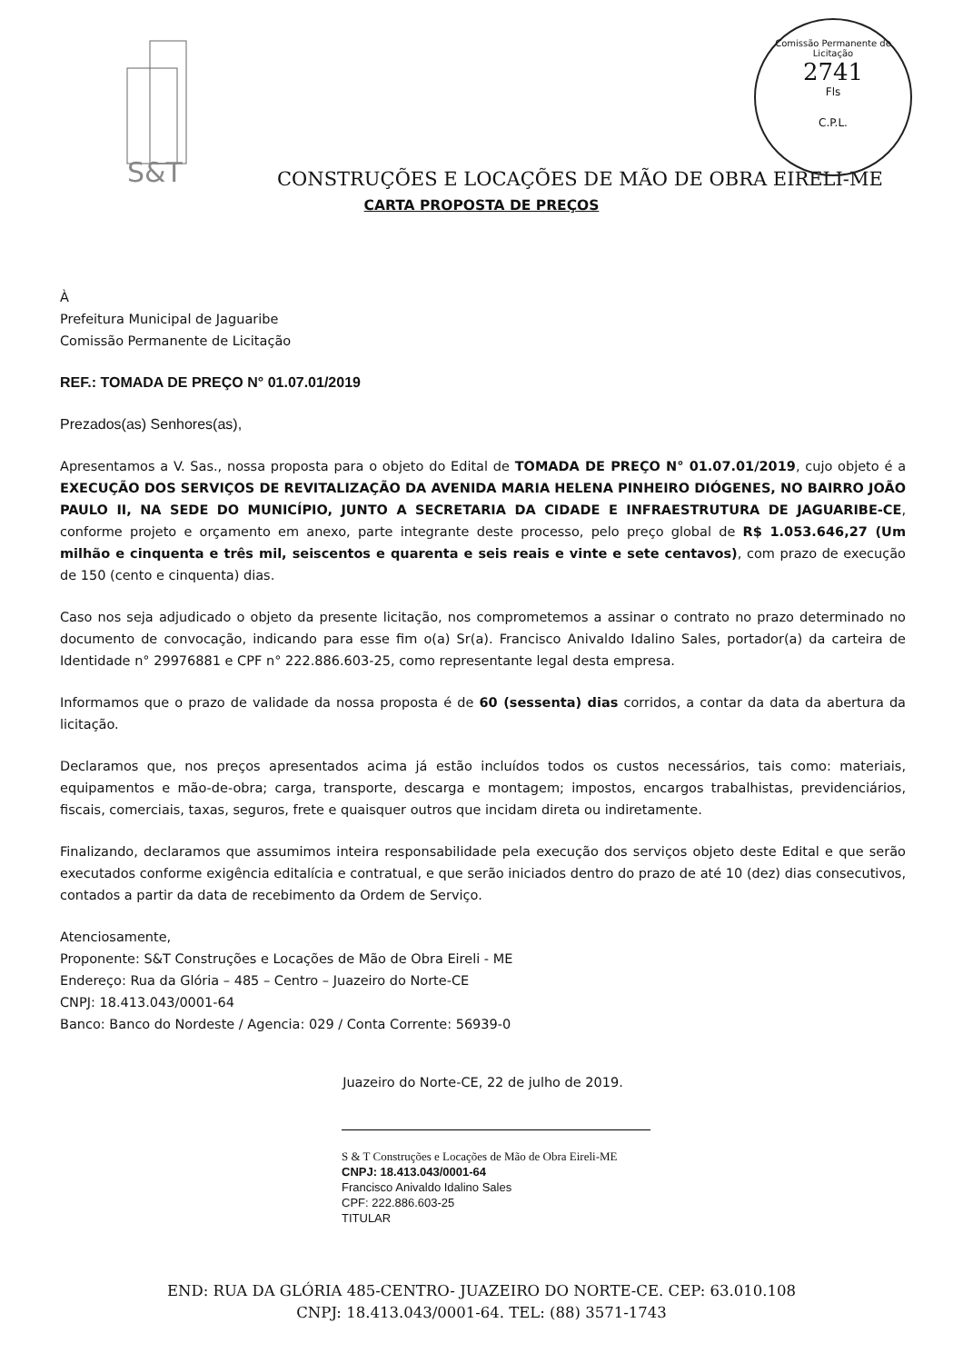S&T
Comissão Permanente de Licitação
2741
Fls
C.P.L.
CONSTRUÇÕES E LOCAÇÕES DE MÃO DE OBRA EIRELI-ME
CARTA PROPOSTA DE PREÇOS
À
Prefeitura Municipal de Jaguaribe
Comissão Permanente de Licitação
REF.: TOMADA DE PREÇO N° 01.07.01/2019
Prezados(as) Senhores(as),
Apresentamos a V. Sas., nossa proposta para o objeto do Edital de TOMADA DE PREÇO N° 01.07.01/2019, cujo objeto é a EXECUÇÃO DOS SERVIÇOS DE REVITALIZAÇÃO DA AVENIDA MARIA HELENA PINHEIRO DIÓGENES, NO BAIRRO JOÃO PAULO II, NA SEDE DO MUNICÍPIO, JUNTO A SECRETARIA DA CIDADE E INFRAESTRUTURA DE JAGUARIBE-CE, conforme projeto e orçamento em anexo, parte integrante deste processo, pelo preço global de R$ 1.053.646,27 (Um milhão e cinquenta e três mil, seiscentos e quarenta e seis reais e vinte e sete centavos), com prazo de execução de 150 (cento e cinquenta) dias.
Caso nos seja adjudicado o objeto da presente licitação, nos comprometemos a assinar o contrato no prazo determinado no documento de convocação, indicando para esse fim o(a) Sr(a). Francisco Anivaldo Idalino Sales, portador(a) da carteira de Identidade n° 29976881 e CPF n° 222.886.603-25, como representante legal desta empresa.
Informamos que o prazo de validade da nossa proposta é de 60 (sessenta) dias corridos, a contar da data da abertura da licitação.
Declaramos que, nos preços apresentados acima já estão incluídos todos os custos necessários, tais como: materiais, equipamentos e mão-de-obra; carga, transporte, descarga e montagem; impostos, encargos trabalhistas, previdenciários, fiscais, comerciais, taxas, seguros, frete e quaisquer outros que incidam direta ou indiretamente.
Finalizando, declaramos que assumimos inteira responsabilidade pela execução dos serviços objeto deste Edital e que serão executados conforme exigência editalícia e contratual, e que serão iniciados dentro do prazo de até 10 (dez) dias consecutivos, contados a partir da data de recebimento da Ordem de Serviço.
Atenciosamente,
Proponente: S&T Construções e Locações de Mão de Obra Eireli - ME
Endereço: Rua da Glória – 485 – Centro – Juazeiro do Norte-CE
CNPJ: 18.413.043/0001-64
Banco: Banco do Nordeste / Agencia: 029 / Conta Corrente: 56939-0
Juazeiro do Norte-CE, 22 de julho de 2019.
S & T Construções e Locações de Mão de Obra Eireli-ME
CNPJ: 18.413.043/0001-64
Francisco Anivaldo Idalino Sales
CPF: 222.886.603-25
TITULAR
END: RUA DA GLÓRIA 485-CENTRO- JUAZEIRO DO NORTE-CE. CEP: 63.010.108
CNPJ: 18.413.043/0001-64. TEL: (88) 3571-1743